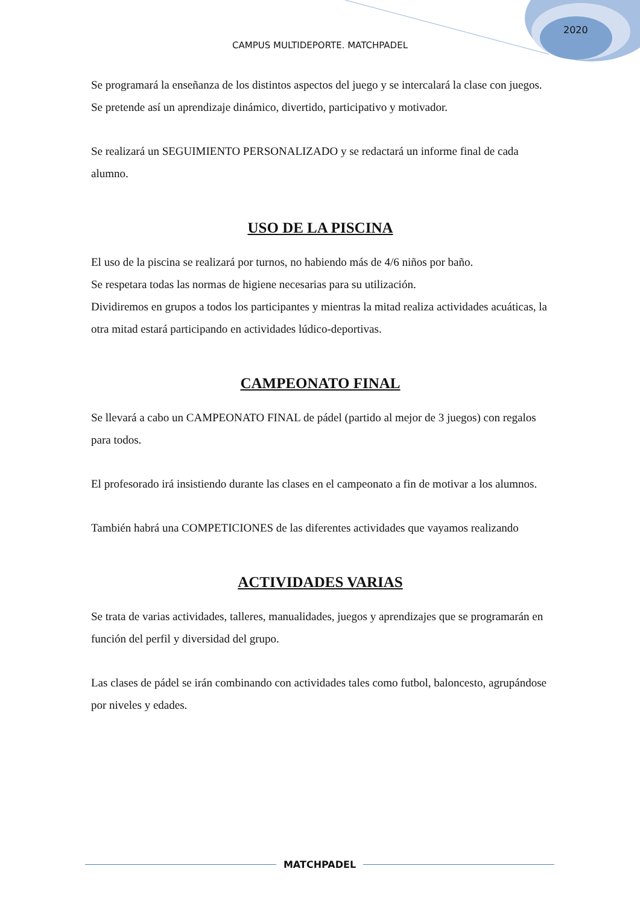2020
CAMPUS MULTIDEPORTE. MATCHPADEL
Se programará la enseñanza de los distintos aspectos del juego y se intercalará la clase con juegos. Se pretende así un aprendizaje dinámico, divertido, participativo y motivador.
Se realizará un SEGUIMIENTO PERSONALIZADO y se redactará un informe final de cada alumno.
USO DE LA PISCINA
El uso de la piscina se realizará por turnos, no habiendo más de 4/6 niños por baño.
Se respetara todas las normas de higiene necesarias para su utilización.
Dividiremos en grupos a todos los participantes y mientras la mitad realiza actividades acuáticas, la otra mitad estará participando en actividades lúdico-deportivas.
CAMPEONATO FINAL
Se llevará a cabo un CAMPEONATO FINAL de pádel (partido al mejor de 3 juegos) con regalos para todos.
El profesorado irá insistiendo durante las clases en el campeonato a fin de motivar a los alumnos.
También habrá una COMPETICIONES de las diferentes actividades que vayamos realizando
ACTIVIDADES VARIAS
Se trata de varias actividades, talleres, manualidades, juegos y aprendizajes que se programarán en función del perfil y diversidad del grupo.
Las clases de pádel se irán combinando con actividades tales como futbol, baloncesto, agrupándose por niveles y edades.
MATCHPADEL